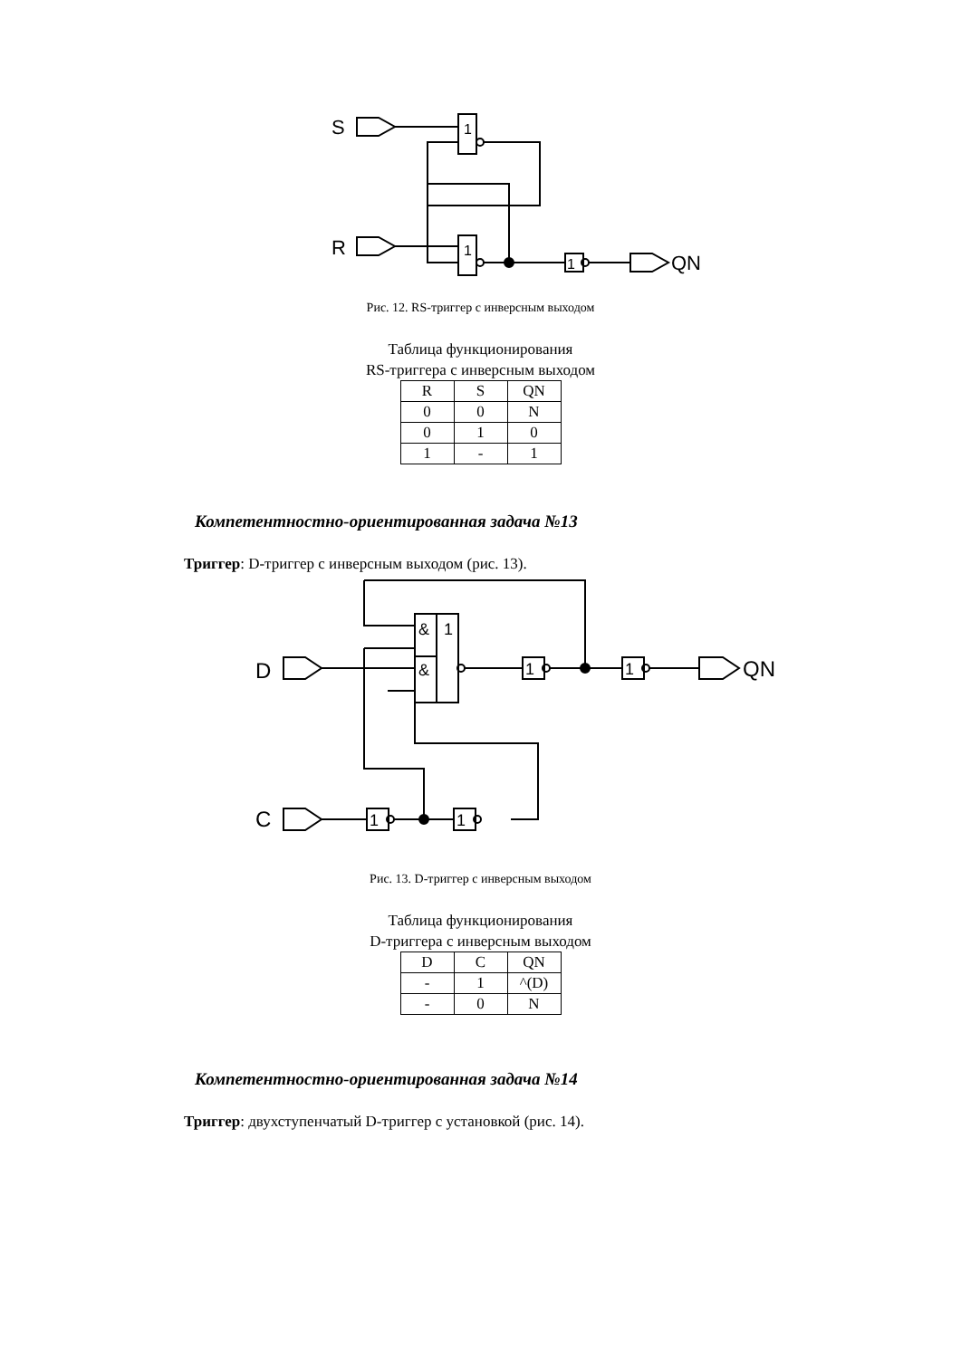S
1
R
1
1
QN
Рис. 12. RS-триггер с инверсным выходом
Таблица функционирования
RS-триггера с инверсным выходом
| R | S | QN |
| 0 | 0 | N |
| 0 | 1 | 0 |
| 1 | - | 1 |
Компетентностно-ориентированная задача №13
Триггер: D-триггер с инверсным выходом (рис. 13).
&
1
&
D
1
1
QN
C
1
1
Рис. 13. D-триггер с инверсным выходом
Таблица функционирования
D-триггера с инверсным выходом
| D | C | QN |
| - | 1 | ^(D) |
| - | 0 | N |
Компетентностно-ориентированная задача №14
Триггер: двухступенчатый D-триггер с установкой (рис. 14).